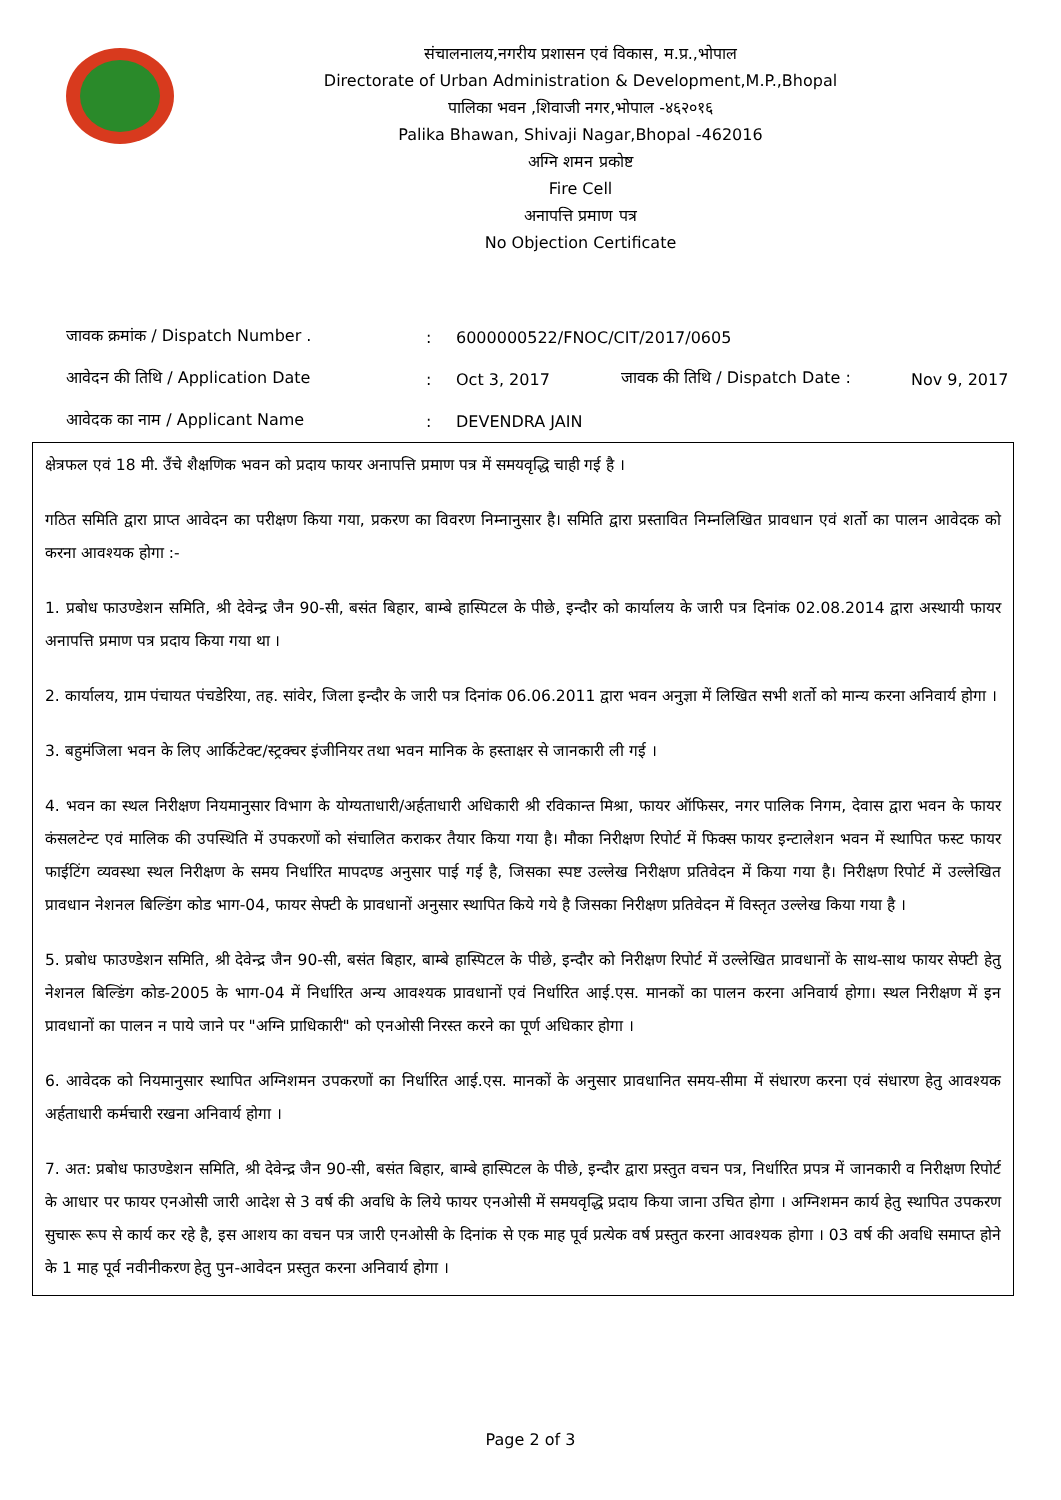संचालनालय,नगरीय प्रशासन एवं विकास, म.प्र.,भोपाल
Directorate of Urban Administration & Development,M.P.,Bhopal
पालिका भवन ,शिवाजी नगर,भोपाल -४६२०१६
Palika Bhawan, Shivaji Nagar,Bhopal -462016
अग्नि शमन प्रकोष्ट
Fire Cell
अनापत्ति प्रमाण पत्र
No Objection Certificate
जावक क्रमांक / Dispatch Number .: 6000000522/FNOC/CIT/2017/0605
आवेदन की तिथि / Application Date: Oct 3, 2017 जावक की तिथि / Dispatch Date : Nov 9, 2017
आवेदक का नाम / Applicant Name: DEVENDRA JAIN
क्षेत्रफल एवं 18 मी. उँचे शैक्षणिक भवन को प्रदाय फायर अनापत्ति प्रमाण पत्र में समयवृद्धि चाही गई है ।
गठित समिति द्वारा प्राप्त आवेदन का परीक्षण किया गया, प्रकरण का विवरण निम्नानुसार है। समिति द्वारा प्रस्तावित निम्नलिखित प्रावधान एवं शर्तो का पालन आवेदक को करना आवश्यक होगा :-
1. प्रबोध फाउण्डेशन समिति, श्री देवेन्द्र जैन 90-सी, बसंत बिहार, बाम्बे हास्पिटल के पीछे, इन्दौर को कार्यालय के जारी पत्र दिनांक 02.08.2014 द्वारा अस्थायी फायर अनापत्ति प्रमाण पत्र प्रदाय किया गया था ।
2. कार्यालय, ग्राम पंचायत पंचडेरिया, तह. सांवेर, जिला इन्दौर के जारी पत्र दिनांक 06.06.2011 द्वारा भवन अनुज्ञा में लिखित सभी शर्तो को मान्य करना अनिवार्य होगा ।
3. बहुमंजिला भवन के लिए आर्किटेक्ट/स्ट्रक्चर इंजीनियर तथा भवन मानिक के हस्ताक्षर से जानकारी ली गई ।
4. भवन का स्थल निरीक्षण नियमानुसार विभाग के योग्यताधारी/अर्हताधारी अधिकारी श्री रविकान्त मिश्रा, फायर ऑफिसर, नगर पालिक निगम, देवास द्वारा भवन के फायर कंसलटेन्ट एवं मालिक की उपस्थिति में उपकरणों को संचालित कराकर तैयार किया गया है। मौका निरीक्षण रिपोर्ट में फिक्स फायर इन्टालेशन भवन में स्थापित फस्ट फायर फाईटिंग व्यवस्था स्थल निरीक्षण के समय निर्धारित मापदण्ड अनुसार पाई गई है, जिसका स्पष्ट उल्लेख निरीक्षण प्रतिवेदन में किया गया है। निरीक्षण रिपोर्ट में उल्लेखित प्रावधान नेशनल बिल्डिंग कोड भाग-04, फायर सेफ्टी के प्रावधानों अनुसार स्थापित किये गये है जिसका निरीक्षण प्रतिवेदन में विस्तृत उल्लेख किया गया है ।
5. प्रबोध फाउण्डेशन समिति, श्री देवेन्द्र जैन 90-सी, बसंत बिहार, बाम्बे हास्पिटल के पीछे, इन्दौर को निरीक्षण रिपोर्ट में उल्लेखित प्रावधानों के साथ-साथ फायर सेफ्टी हेतु नेशनल बिल्डिंग कोड-2005 के भाग-04 में निर्धारित अन्य आवश्यक प्रावधानों एवं निर्धारित आई.एस. मानकों का पालन करना अनिवार्य होगा। स्थल निरीक्षण में इन प्रावधानों का पालन न पाये जाने पर "अग्नि प्राधिकारी" को एनओसी निरस्त करने का पूर्ण अधिकार होगा ।
6. आवेदक को नियमानुसार स्थापित अग्निशमन उपकरणों का निर्धारित आई.एस. मानकों के अनुसार प्रावधानित समय-सीमा में संधारण करना एवं संधारण हेतु आवश्यक अर्हताधारी कर्मचारी रखना अनिवार्य होगा ।
7. अत: प्रबोध फाउण्डेशन समिति, श्री देवेन्द्र जैन 90-सी, बसंत बिहार, बाम्बे हास्पिटल के पीछे, इन्दौर द्वारा प्रस्तुत वचन पत्र, निर्धारित प्रपत्र में जानकारी व निरीक्षण रिपोर्ट के आधार पर फायर एनओसी जारी आदेश से 3 वर्ष की अवधि के लिये फायर एनओसी में समयवृद्धि प्रदाय किया जाना उचित होगा । अग्निशमन कार्य हेतु स्थापित उपकरण सुचारू रूप से कार्य कर रहे है, इस आशय का वचन पत्र जारी एनओसी के दिनांक से एक माह पूर्व प्रत्येक वर्ष प्रस्तुत करना आवश्यक होगा । 03 वर्ष की अवधि समाप्त होने के 1 माह पूर्व नवीनीकरण हेतु पुन-आवेदन प्रस्तुत करना अनिवार्य होगा ।
Page 2 of 3